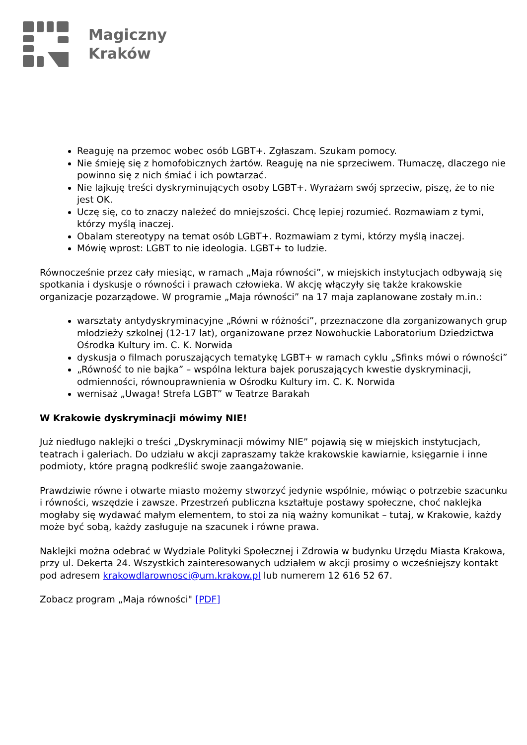Magiczny
Kraków
Reaguję na przemoc wobec osób LGBT+. Zgłaszam. Szukam pomocy.
Nie śmieję się z homofobicznych żartów. Reaguję na nie sprzeciwem. Tłumaczę, dlaczego nie powinno się z nich śmiać i ich powtarzać.
Nie lajkuję treści dyskryminujących osoby LGBT+. Wyrażam swój sprzeciw, piszę, że to nie jest OK.
Uczę się, co to znaczy należeć do mniejszości. Chcę lepiej rozumieć. Rozmawiam z tymi, którzy myślą inaczej.
Obalam stereotypy na temat osób LGBT+. Rozmawiam z tymi, którzy myślą inaczej.
Mówię wprost: LGBT to nie ideologia. LGBT+ to ludzie.
Równocześnie przez cały miesiąc, w ramach „Maja równości”, w miejskich instytucjach odbywają się spotkania i dyskusje o równości i prawach człowieka. W akcję włączyły się także krakowskie organizacje pozarządowe. W programie „Maja równości” na 17 maja zaplanowane zostały m.in.:
warsztaty antydyskryminacyjne „Równi w różności”, przeznaczone dla zorganizowanych grup młodzieży szkolnej (12-17 lat), organizowane przez Nowohuckie Laboratorium Dziedzictwa Ośrodka Kultury im. C. K. Norwida
dyskusja o filmach poruszających tematykę LGBT+ w ramach cyklu „Sfinks mówi o równości”
„Równość to nie bajka” – wspólna lektura bajek poruszających kwestie dyskryminacji, odmienności, równouprawnienia w Ośrodku Kultury im. C. K. Norwida
wernisaż „Uwaga! Strefa LGBT” w Teatrze Barakah
W Krakowie dyskryminacji mówimy NIE!
Już niedługo naklejki o treści „Dyskryminacji mówimy NIE” pojawią się w miejskich instytucjach, teatrach i galeriach. Do udziału w akcji zapraszamy także krakowskie kawiarnie, księgarnie i inne podmioty, które pragną podkreślić swoje zaangażowanie.
Prawdziwie równe i otwarte miasto możemy stworzyć jedynie wspólnie, mówiąc o potrzebie szacunku i równości, wszędzie i zawsze. Przestrzeń publiczna kształtuje postawy społeczne, choć naklejka mogłaby się wydawać małym elementem, to stoi za nią ważny komunikat – tutaj, w Krakowie, każdy może być sobą, każdy zasługuje na szacunek i równe prawa.
Naklejki można odebrać w Wydziale Polityki Społecznej i Zdrowia w budynku Urzędu Miasta Krakowa, przy ul. Dekerta 24. Wszystkich zainteresowanych udziałem w akcji prosimy o wcześniejszy kontakt pod adresem krakowdlarownosci@um.krakow.pl lub numerem 12 616 52 67.
Zobacz program „Maja równości" [PDF]